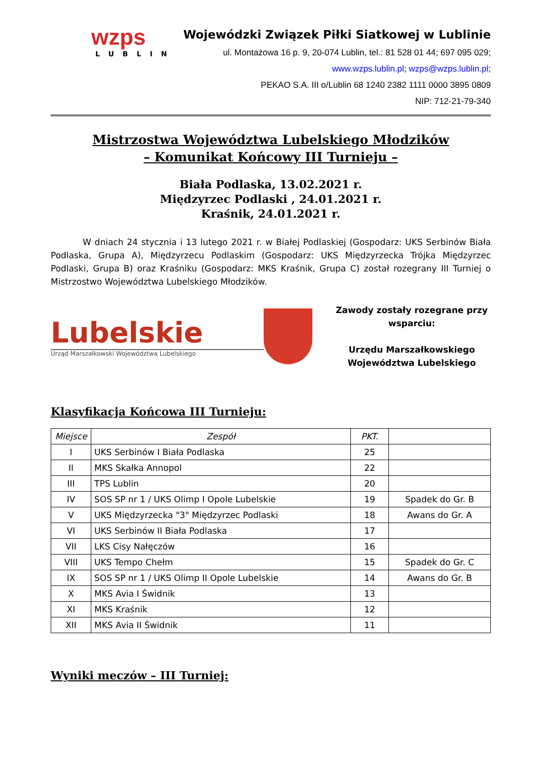wzps
LUBLIN
Wojewódzki Związek Piłki Siatkowej w Lublinie
ul. Montażowa 16 p. 9, 20-074 Lublin, tel.: 81 528 01 44; 697 095 029;
www.wzps.lublin.pl; wzps@wzps.lublin.pl;
PEKAO S.A. III o/Lublin 68 1240 2382 1111 0000 3895 0809
NIP: 712-21-79-340
Mistrzostwa Województwa Lubelskiego Młodzików
– Komunikat Końcowy III Turnieju –
Biała Podlaska, 13.02.2021 r.
Międzyrzec Podlaski , 24.01.2021 r.
Kraśnik, 24.01.2021 r.
W dniach 24 stycznia i 13 lutego 2021 r. w Białej Podlaskiej (Gospodarz: UKS Serbinów Biała Podlaska, Grupa A), Międzyrzecu Podlaskim (Gospodarz: UKS Międzyrzecka Trójka Międzyrzec Podlaski, Grupa B) oraz Kraśniku (Gospodarz: MKS Kraśnik, Grupa C) został rozegrany III Turniej o Mistrzostwo Województwa Lubelskiego Młodzików.
Lubelskie
Urząd Marszałkowski Województwa Lubelskiego
Zawody zostały rozegrane przy wsparciu:
Urzędu Marszałkowskiego
Województwa Lubelskiego
Klasyfikacja Końcowa III Turnieju:
| Miejsce | Zespół | PKT. | |
| --- | --- | --- | --- |
| I | UKS Serbinów I Biała Podlaska | 25 | |
| II | MKS Skałka Annopol | 22 | |
| III | TPS Lublin | 20 | |
| IV | SOS SP nr 1 / UKS Olimp I Opole Lubelskie | 19 | Spadek do Gr. B |
| V | UKS Międzyrzecka "3" Międzyrzec Podlaski | 18 | Awans do Gr. A |
| VI | UKS Serbinów II Biała Podlaska | 17 | |
| VII | LKS Cisy Nałęczów | 16 | |
| VIII | UKS Tempo Chełm | 15 | Spadek do Gr. C |
| IX | SOS SP nr 1 / UKS Olimp II Opole Lubelskie | 14 | Awans do Gr. B |
| X | MKS Avia I Świdnik | 13 | |
| XI | MKS Kraśnik | 12 | |
| XII | MKS Avia II Świdnik | 11 | |
Wyniki meczów – III Turniej: